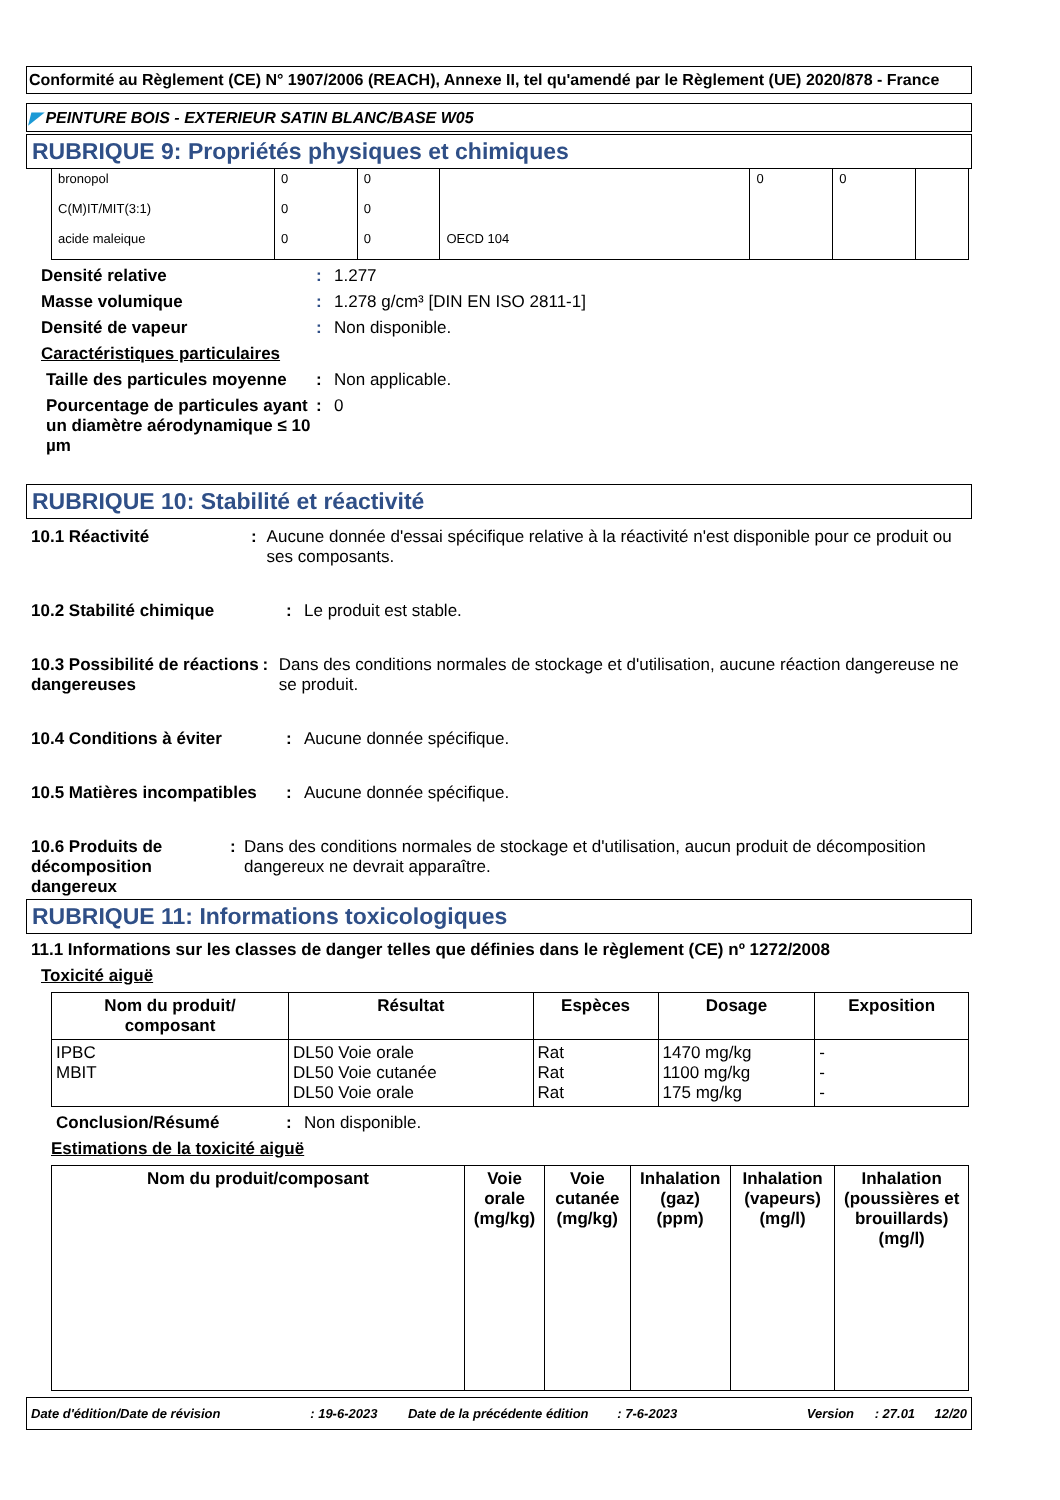Conformité au Règlement (CE) N° 1907/2006 (REACH), Annexe II, tel qu'amendé par le Règlement (UE) 2020/878 - France
◤ PEINTURE BOIS - EXTERIEUR SATIN BLANC/BASE W05
RUBRIQUE 9: Propriétés physiques et chimiques
| bronopol | 0 | 0 | | 0 | 0 | |
| C(M)IT/MIT(3:1) | 0 | 0 | | | | |
| acide maleique | 0 | 0 | OECD 104 | | | |
Densité relative: 1.277
Masse volumique: 1.278 g/cm³ [DIN EN ISO 2811-1]
Densité de vapeur: Non disponible.
Caractéristiques particulaires
Taille des particules moyenne: Non applicable.
Pourcentage de particules ayant un diamètre aérodynamique ≤ 10 µm: 0
RUBRIQUE 10: Stabilité et réactivité
10.1 Réactivité: Aucune donnée d'essai spécifique relative à la réactivité n'est disponible pour ce produit ou ses composants.
10.2 Stabilité chimique: Le produit est stable.
10.3 Possibilité de réactions dangereuses: Dans des conditions normales de stockage et d'utilisation, aucune réaction dangereuse ne se produit.
10.4 Conditions à éviter: Aucune donnée spécifique.
10.5 Matières incompatibles: Aucune donnée spécifique.
10.6 Produits de décomposition dangereux: Dans des conditions normales de stockage et d'utilisation, aucun produit de décomposition dangereux ne devrait apparaître.
RUBRIQUE 11: Informations toxicologiques
11.1 Informations sur les classes de danger telles que définies dans le règlement (CE) nº 1272/2008
Toxicité aiguë
| Nom du produit/ composant | Résultat | Espèces | Dosage | Exposition |
| --- | --- | --- | --- | --- |
| IPBC MBIT | DL50 Voie orale DL50 Voie cutanée DL50 Voie orale | Rat Rat Rat | 1470 mg/kg 1100 mg/kg 175 mg/kg | - - - |
Conclusion/Résumé: Non disponible.
Estimations de la toxicité aiguë
| Nom du produit/composant | Voie orale (mg/kg) | Voie cutanée (mg/kg) | Inhalation (gaz) (ppm) | Inhalation (vapeurs) (mg/l) | Inhalation (poussières et brouillards) (mg/l) |
| --- | --- | --- | --- | --- | --- |
Date d'édition/Date de révision: 19-6-2023 Date de la précédente édition: 7-6-2023 Version: 27.01 12/20